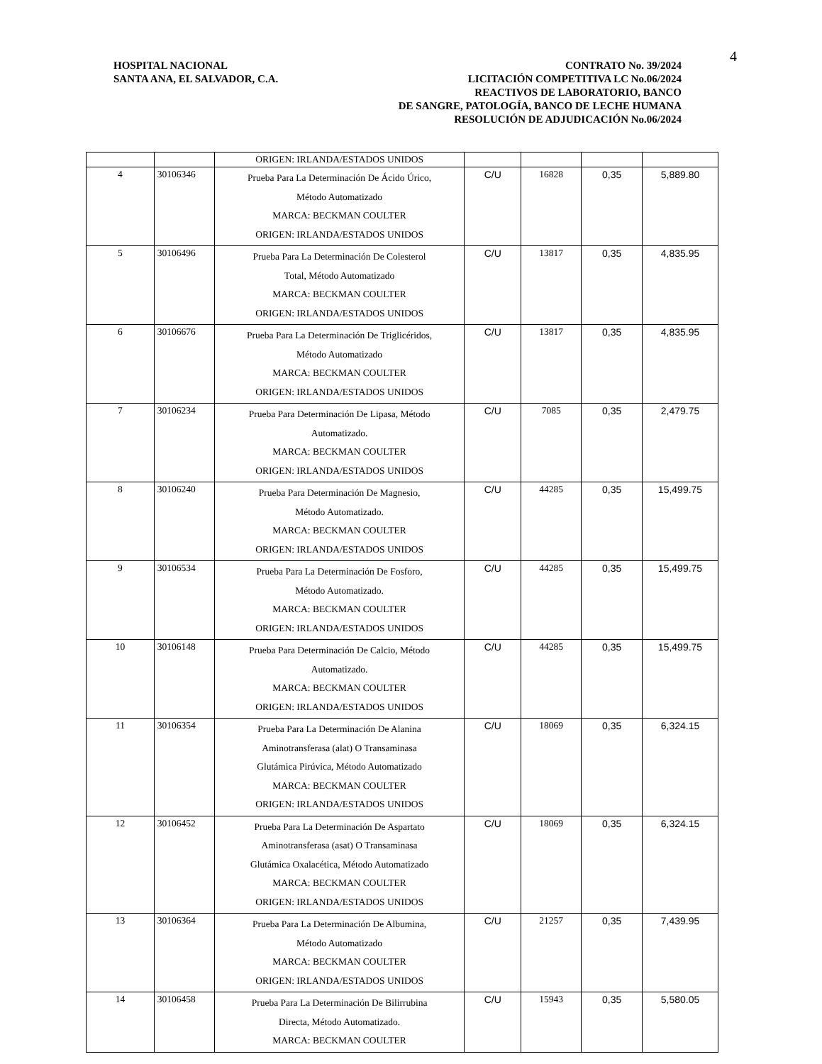4
HOSPITAL NACIONAL
SANTA ANA, EL SALVADOR, C.A.
CONTRATO No. 39/2024
LICITACIÓN COMPETITIVA LC No.06/2024
REACTIVOS DE LABORATORIO, BANCO
DE SANGRE, PATOLOGÍA, BANCO DE LECHE HUMANA
RESOLUCIÓN DE ADJUDICACIÓN No.06/2024
| | | ORIGEN: IRLANDA/ESTADOS UNIDOS | | | | |
| 4 | 30106346 | Prueba Para La Determinación De Ácido Úrico, Método Automatizado MARCA: BECKMAN COULTER ORIGEN: IRLANDA/ESTADOS UNIDOS | C/U | 16828 | 0,35 | 5,889.80 |
| 5 | 30106496 | Prueba Para La Determinación De Colesterol Total, Método Automatizado MARCA: BECKMAN COULTER ORIGEN: IRLANDA/ESTADOS UNIDOS | C/U | 13817 | 0,35 | 4,835.95 |
| 6 | 30106676 | Prueba Para La Determinación De Triglicéridos, Método Automatizado MARCA: BECKMAN COULTER ORIGEN: IRLANDA/ESTADOS UNIDOS | C/U | 13817 | 0,35 | 4,835.95 |
| 7 | 30106234 | Prueba Para Determinación De Lipasa, Método Automatizado. MARCA: BECKMAN COULTER ORIGEN: IRLANDA/ESTADOS UNIDOS | C/U | 7085 | 0,35 | 2,479.75 |
| 8 | 30106240 | Prueba Para Determinación De Magnesio, Método Automatizado. MARCA: BECKMAN COULTER ORIGEN: IRLANDA/ESTADOS UNIDOS | C/U | 44285 | 0,35 | 15,499.75 |
| 9 | 30106534 | Prueba Para La Determinación De Fosforo, Método Automatizado. MARCA: BECKMAN COULTER ORIGEN: IRLANDA/ESTADOS UNIDOS | C/U | 44285 | 0,35 | 15,499.75 |
| 10 | 30106148 | Prueba Para Determinación De Calcio, Método Automatizado. MARCA: BECKMAN COULTER ORIGEN: IRLANDA/ESTADOS UNIDOS | C/U | 44285 | 0,35 | 15,499.75 |
| 11 | 30106354 | Prueba Para La Determinación De Alanina Aminotransferasa (alat) O Transaminasa Glutámica Pirúvica, Método Automatizado MARCA: BECKMAN COULTER ORIGEN: IRLANDA/ESTADOS UNIDOS | C/U | 18069 | 0,35 | 6,324.15 |
| 12 | 30106452 | Prueba Para La Determinación De Aspartato Aminotransferasa (asat) O Transaminasa Glutámica Oxalacética, Método Automatizado MARCA: BECKMAN COULTER ORIGEN: IRLANDA/ESTADOS UNIDOS | C/U | 18069 | 0,35 | 6,324.15 |
| 13 | 30106364 | Prueba Para La Determinación De Albumina, Método Automatizado MARCA: BECKMAN COULTER ORIGEN: IRLANDA/ESTADOS UNIDOS | C/U | 21257 | 0,35 | 7,439.95 |
| 14 | 30106458 | Prueba Para La Determinación De Bilirrubina Directa, Método Automatizado. MARCA: BECKMAN COULTER | C/U | 15943 | 0,35 | 5,580.05 |